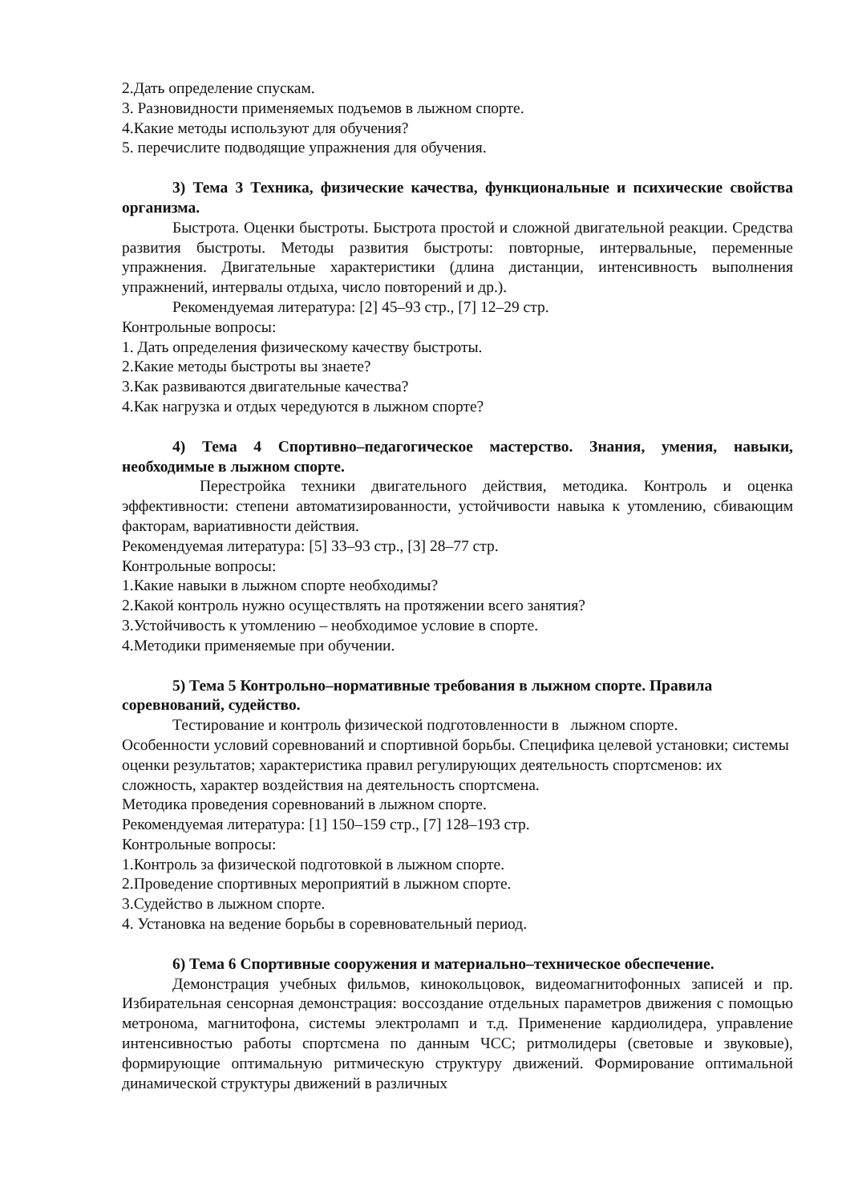2.Дать определение спускам.
3. Разновидности применяемых подъемов в лыжном спорте.
4.Какие методы используют для обучения?
5. перечислите подводящие упражнения для обучения.
3) Тема 3 Техника, физические качества, функциональные и психические свойства организма.
Быстрота. Оценки быстроты. Быстрота простой и сложной двигательной реакции. Средства развития быстроты. Методы развития быстроты: повторные, интервальные, переменные упражнения. Двигательные характеристики (длина дистанции, интенсивность выполнения упражнений, интервалы отдыха, число повторений и др.).
Рекомендуемая литература: [2] 45–93 стр., [7] 12–29 стр.
Контрольные вопросы:
1. Дать определения физическому качеству быстроты.
2.Какие методы быстроты вы знаете?
3.Как развиваются двигательные качества?
4.Как нагрузка и отдых чередуются в лыжном спорте?
4) Тема 4 Спортивно–педагогическое мастерство. Знания, умения, навыки, необходимые в лыжном спорте.
Перестройка техники двигательного действия, методика. Контроль и оценка эффективности: степени автоматизированности, устойчивости навыка к утомлению, сбивающим факторам, вариативности действия.
Рекомендуемая литература: [5] 33–93 стр., [3] 28–77 стр.
Контрольные вопросы:
1.Какие навыки в лыжном спорте необходимы?
2.Какой контроль нужно осуществлять на протяжении всего занятия?
3.Устойчивость к утомлению – необходимое условие в спорте.
4.Методики применяемые при обучении.
5) Тема 5 Контрольно–нормативные требования в лыжном спорте. Правила соревнований, судейство.
Тестирование и контроль физической подготовленности в лыжном спорте.
Особенности условий соревнований и спортивной борьбы. Специфика целевой установки; системы оценки результатов; характеристика правил регулирующих деятельность спортсменов: их сложность, характер воздействия на деятельность спортсмена.
Методика проведения соревнований в лыжном спорте.
Рекомендуемая литература: [1] 150–159 стр., [7] 128–193 стр.
Контрольные вопросы:
1.Контроль за физической подготовкой в лыжном спорте.
2.Проведение спортивных мероприятий в лыжном спорте.
3.Судейство в лыжном спорте.
4. Установка на ведение борьбы в соревновательный период.
6) Тема 6 Спортивные сооружения и материально–техническое обеспечение.
Демонстрация учебных фильмов, кинокольцовок, видеомагнитофонных записей и пр. Избирательная сенсорная демонстрация: воссоздание отдельных параметров движения с помощью метронома, магнитофона, системы электроламп и т.д. Применение кардиолидера, управление интенсивностью работы спортсмена по данным ЧСС; ритмолидеры (световые и звуковые), формирующие оптимальную ритмическую структуру движений. Формирование оптимальной динамической структуры движений в различных